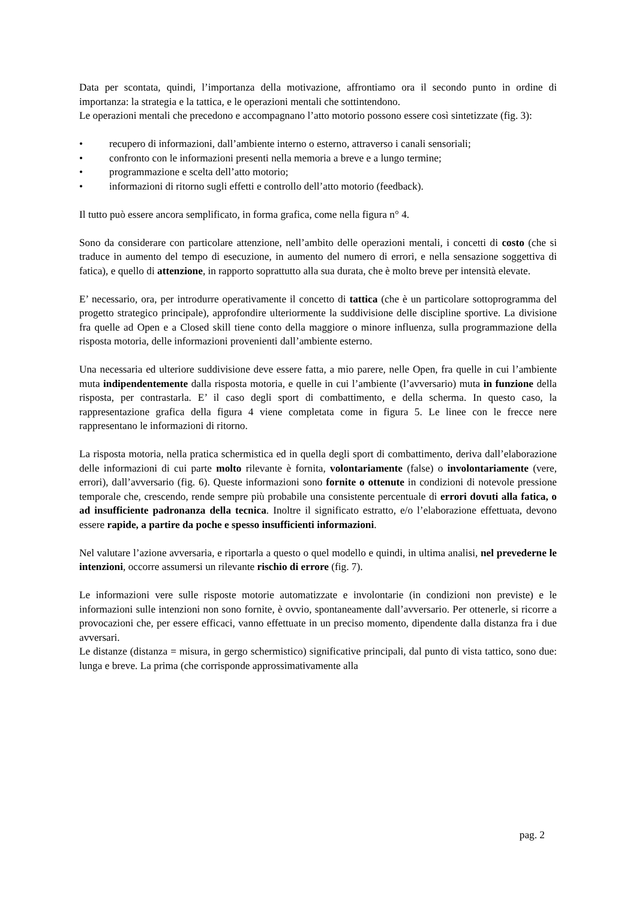Data per scontata, quindi, l’importanza della motivazione, affrontiamo ora il secondo punto in ordine di importanza: la strategia e la tattica, e le operazioni mentali che sottintendono.
Le operazioni mentali che precedono e accompagnano l’atto motorio possono essere così sintetizzate (fig. 3):
• recupero di informazioni, dall’ambiente interno o esterno, attraverso i canali sensoriali;
• confronto con le informazioni presenti nella memoria a breve e a lungo termine;
• programmazione e scelta dell’atto motorio;
• informazioni di ritorno sugli effetti e controllo dell’atto motorio (feedback).
Il tutto può essere ancora semplificato, in forma grafica, come nella figura n° 4.
Sono da considerare con particolare attenzione, nell’ambito delle operazioni mentali, i concetti di costo (che si traduce in aumento del tempo di esecuzione, in aumento del numero di errori, e nella sensazione soggettiva di fatica), e quello di attenzione, in rapporto soprattutto alla sua durata, che è molto breve per intensità elevate.
E’ necessario, ora, per introdurre operativamente il concetto di tattica (che è un particolare sottoprogramma del progetto strategico principale), approfondire ulteriormente la suddivisione delle discipline sportive. La divisione fra quelle ad Open e a Closed skill tiene conto della maggiore o minore influenza, sulla programmazione della risposta motoria, delle informazioni provenienti dall’ambiente esterno.
Una necessaria ed ulteriore suddivisione deve essere fatta, a mio parere, nelle Open, fra quelle in cui l’ambiente muta indipendentemente dalla risposta motoria, e quelle in cui l’ambiente (l’avversario) muta in funzione della risposta, per contrastarla. E’ il caso degli sport di combattimento, e della scherma. In questo caso, la rappresentazione grafica della figura 4 viene completata come in figura 5. Le linee con le frecce nere rappresentano le informazioni di ritorno.
La risposta motoria, nella pratica schermistica ed in quella degli sport di combattimento, deriva dall’elaborazione delle informazioni di cui parte molto rilevante è fornita, volontariamente (false) o involontariamente (vere, errori), dall’avversario (fig. 6). Queste informazioni sono fornite o ottenute in condizioni di notevole pressione temporale che, crescendo, rende sempre più probabile una consistente percentuale di errori dovuti alla fatica, o ad insufficiente padronanza della tecnica. Inoltre il significato estratto, e/o l’elaborazione effettuata, devono essere rapide, a partire da poche e spesso insufficienti informazioni.
Nel valutare l’azione avversaria, e riportarla a questo o quel modello e quindi, in ultima analisi, nel prevederne le intenzioni, occorre assumersi un rilevante rischio di errore (fig. 7).
Le informazioni vere sulle risposte motorie automatizzate e involontarie (in condizioni non previste) e le informazioni sulle intenzioni non sono fornite, è ovvio, spontaneamente dall’avversario. Per ottenerle, si ricorre a provocazioni che, per essere efficaci, vanno effettuate in un preciso momento, dipendente dalla distanza fra i due avversari.
Le distanze (distanza = misura, in gergo schermistico) significative principali, dal punto di vista tattico, sono due: lunga e breve. La prima (che corrisponde approssimativamente alla
pag. 2